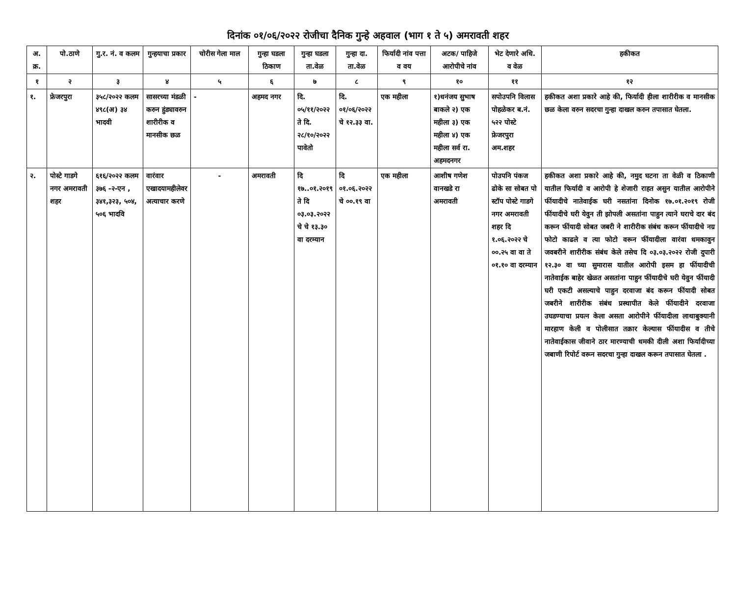दिनांक ०१/०६/२०२२ रोजीचा दैनिक गुन्हे अहवाल (भाग १ ते ५) अमरावती शहर
| अ. क्र. | पो.ठाणे | गु.र. नं. व कलम | गुन्हयाचा प्रकार | चोरीस गेला माल | गुन्हा घडला ठिकाण | गुन्हा घडला ता.वेळ | गुन्हा दा. ता.वेळ | फिर्यादी नांव पत्ता व वय | अटक/ पाहिजे आरोपीचे नांव | भेट देणारे अधि. व वेळ | हकीकत |
| --- | --- | --- | --- | --- | --- | --- | --- | --- | --- | --- | --- |
| १ | २ | ३ | ४ | ५ | ६ | ७ | ८ | ९ | १० | ११ | १२ |
| १. | फ्रेजरपुरा | ३५८/२०२२ कलम ४९८(अ) ३४ भादवी | सासरच्या मंडळी करुन हुंड्यावरुन शारीरीक व मानसीक छळ | - | अहमद नगर | दि. ०५/११/२०२२ ते दि. २८/१०/२०२२ पावेतो | दि. ०१/०६/२०२२ चे १२.३३ वा. | एक महीला | १)धनंजय सुभाष बाकले २) एक महीला ३) एक महीला ४) एक महीला सर्व रा. अहमदनगर | सपोउपनि विलास पोहळेकर ब.नं. ५२२ पोस्टे फ्रेजरपुरा अम.शहर | हकीकत अशा प्रकारे आहे की, फिर्यादी हीला शारीरीक व मानसीक छळ केला वरुन सदरचा गुन्हा दाखल करुन तपासात घेतला. |
| २. | पोस्टे गाडगे नगर अमरावती शहर | ६१६/२०२२ कलम ३७६ -२-एन , ३४१,३२३, ५०४, ५०६ भादवि | वारंवार एखादयामहीलेवर अत्याचार करणे | - | अमरावती | दि १७..०१.२०१९ ते दि ०३.०३.२०२२ चे चे १३.३० वा दरम्यान | दि ०१.०६.२०२२ चे ००.१९ वा | एक महीला | आशीष गणेश वानखडे रा अमरावती | पोउपनि पंकज ढोके सा सोबत पो स्टॉप पोस्टे गाडगे नगर अमरावती शहर दि १.०६.२०२२ चे ००.२५ वा वा ते ०१.१० वा दरम्यान | हकीकत अशा प्रकारे आहे की, नमुद घटना ता वेळी व ठिकाणी यातील फिर्यादी व आरोपी हे शेजारी राहत असुन यातील आरोपीने फींयादीचे नातेवाईक घरी नसतांना दिनोक १७.०१.२०१९ रोजी फींयादीचे घरी येवुन ती झोपली असतांना पाहुन त्याने घराचे दार बंद करून फींयादी सोबत जबरी ने शारीरीक संबंध करून फींयादीचे नग्र फोटो काढले व त्या फोटो वरून फींयादीला वारंवा धमकावुन जवबरीने शारीरीक संबंध केले तसेच दि ०३.०३.२०२२ रोजी दुपारी १२.३० वा च्या सुमारास यातील आरोपी इसम हा फींयादीची नातेवाईक बाहेर खेळत असतांना पाहुन फींयादीचे घरी येवुन फींयादी घरी एकटी असल्याचे पाहुन दरवाजा बंद करून फींयादी सोबत जबरीने शारीरीक संबंध प्रस्थापीत केले फींयादीने दरवाजा उघडण्याचा प्रयत्न केला असता आरोपीने फींयादीला लाथाबुक्यानी मारहाण केली व पोलीसात तक्रार केल्यास फींयादीस व तीचे नातेवाईकास जीवाने ठार मारण्याची धमकी दीली अशा फिर्यादीच्या जबाणी रिपोर्ट वरून सदरचा गुन्हा दाखल करून तपासात घेतला . |